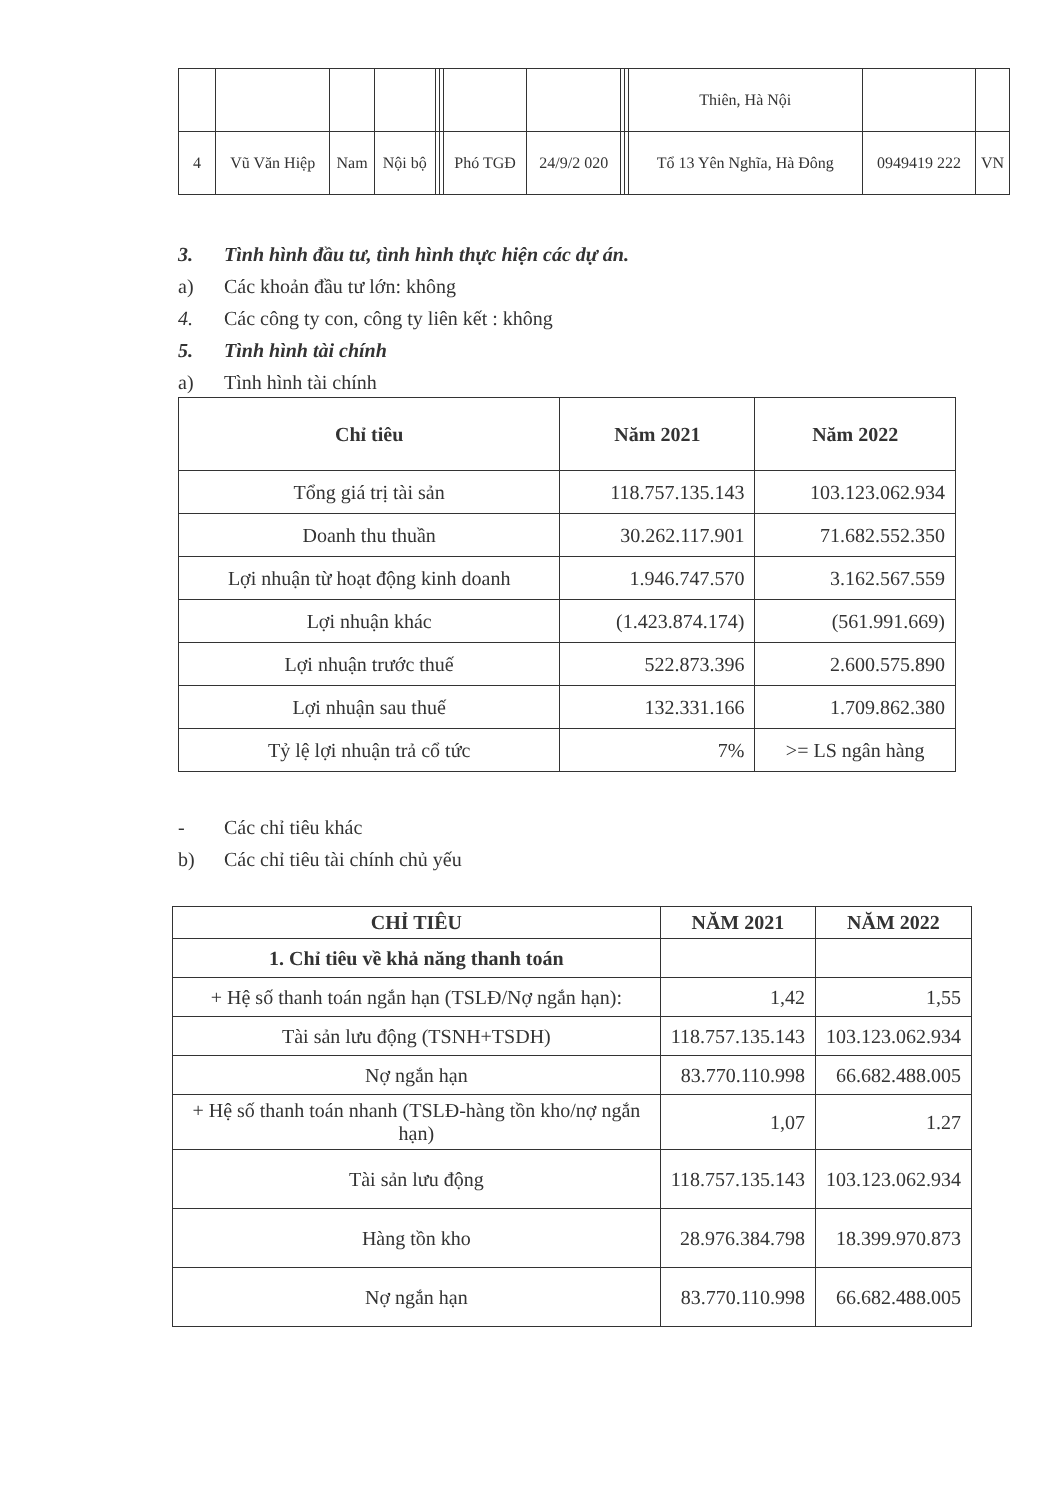| | | | | | | | | | | Thiên, Hà Nội | | |
| 4 | Vũ Văn Hiệp | Nam | Nội bộ | | | Phó TGĐ | 24/9/2 020 | | | Tổ 13 Yên Nghĩa, Hà Đông | 0949419 222 | VN |
3. Tình hình đầu tư, tình hình thực hiện các dự án.
a) Các khoản đầu tư lớn: không
4. Các công ty con, công ty liên kết : không
5. Tình hình tài chính
a) Tình hình tài chính
| Chỉ tiêu | Năm 2021 | Năm 2022 |
| --- | --- | --- |
| Tổng giá trị tài sản | 118.757.135.143 | 103.123.062.934 |
| Doanh thu thuần | 30.262.117.901 | 71.682.552.350 |
| Lợi nhuận từ hoạt động kinh doanh | 1.946.747.570 | 3.162.567.559 |
| Lợi nhuận khác | (1.423.874.174) | (561.991.669) |
| Lợi nhuận trước thuế | 522.873.396 | 2.600.575.890 |
| Lợi nhuận sau thuế | 132.331.166 | 1.709.862.380 |
| Tỷ lệ lợi nhuận trả cổ tức | 7% | >= LS ngân hàng |
- Các chỉ tiêu khác
b) Các chỉ tiêu tài chính chủ yếu
| CHỈ TIÊU | NĂM 2021 | NĂM 2022 |
| --- | --- | --- |
| 1. Chỉ tiêu về khả năng thanh toán | | |
| + Hệ số thanh toán ngắn hạn (TSLĐ/Nợ ngắn hạn): | 1,42 | 1,55 |
| Tài sản lưu động (TSNH+TSDH) | 118.757.135.143 | 103.123.062.934 |
| Nợ ngắn hạn | 83.770.110.998 | 66.682.488.005 |
| + Hệ số thanh toán nhanh (TSLĐ-hàng tồn kho/nợ ngắn hạn) | 1,07 | 1.27 |
| Tài sản lưu động | 118.757.135.143 | 103.123.062.934 |
| Hàng tồn kho | 28.976.384.798 | 18.399.970.873 |
| Nợ ngắn hạn | 83.770.110.998 | 66.682.488.005 |